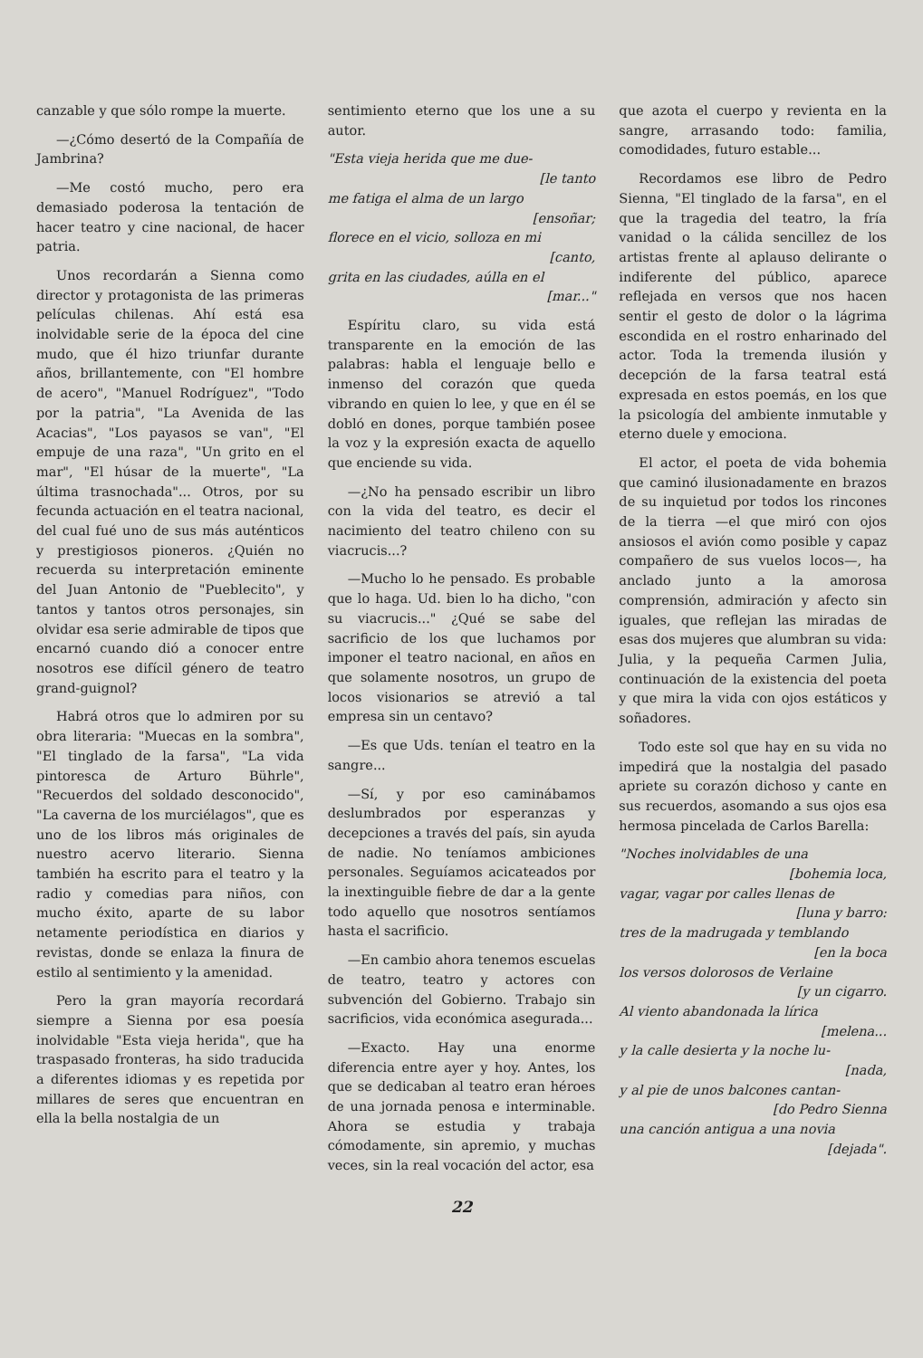canzable y que sólo rompe la muerte.
—¿Cómo desertó de la Compañía de Jambrina?
—Me costó mucho, pero era demasiado poderosa la tentación de hacer teatro y cine nacional, de hacer patria.
Unos recordarán a Sienna como director y protagonista de las primeras películas chilenas. Ahí está esa inolvidable serie de la época del cine mudo, que él hizo triunfar durante años, brillantemente, con "El hombre de acero", "Manuel Rodríguez", "Todo por la patria", "La Avenida de las Acacias", "Los payasos se van", "El empuje de una raza", "Un grito en el mar", "El húsar de la muerte", "La última trasnochada"... Otros, por su fecunda actuación en el teatra nacional, del cual fué uno de sus más auténticos y prestigiosos pioneros. ¿Quién no recuerda su interpretación eminente del Juan Antonio de "Pueblecito", y tantos y tantos otros personajes, sin olvidar esa serie admirable de tipos que encarnó cuando dió a conocer entre nosotros ese difícil género de teatro grand-guignol?
Habrá otros que lo admiren por su obra literaria: "Muecas en la sombra", "El tinglado de la farsa", "La vida pintoresca de Arturo Bührle", "Recuerdos del soldado desconocido", "La caverna de los murciélagos", que es uno de los libros más originales de nuestro acervo literario. Sienna también ha escrito para el teatro y la radio y comedias para niños, con mucho éxito, aparte de su labor netamente periodística en diarios y revistas, donde se enlaza la finura de estilo al sentimiento y la amenidad.
Pero la gran mayoría recordará siempre a Sienna por esa poesía inolvidable "Esta vieja herida", que ha traspasado fronteras, ha sido traducida a diferentes idiomas y es repetida por millares de seres que encuentran en ella la bella nostalgia de un
sentimiento eterno que los une a su autor.
"Esta vieja herida que me due-
[le tanto
me fatiga el alma de un largo
[ensoñar;
florece en el vicio, solloza en mi
[canto,
grita en las ciudades, aúlla en el
[mar..."
Espíritu claro, su vida está transparente en la emoción de las palabras: habla el lenguaje bello e inmenso del corazón que queda vibrando en quien lo lee, y que en él se dobló en dones, porque también posee la voz y la expresión exacta de aquello que enciende su vida.
—¿No ha pensado escribir un libro con la vida del teatro, es decir el nacimiento del teatro chileno con su viacrucis...?
—Mucho lo he pensado. Es probable que lo haga. Ud. bien lo ha dicho, "con su viacrucis..." ¿Qué se sabe del sacrificio de los que luchamos por imponer el teatro nacional, en años en que solamente nosotros, un grupo de locos visionarios se atrevió a tal empresa sin un centavo?
—Es que Uds. tenían el teatro en la sangre...
—Sí, y por eso caminábamos deslumbrados por esperanzas y decepciones a través del país, sin ayuda de nadie. No teníamos ambiciones personales. Seguíamos acicateados por la inextinguible fiebre de dar a la gente todo aquello que nosotros sentíamos hasta el sacrificio.
—En cambio ahora tenemos escuelas de teatro, teatro y actores con subvención del Gobierno. Trabajo sin sacrificios, vida económica asegurada...
—Exacto. Hay una enorme diferencia entre ayer y hoy. Antes, los que se dedicaban al teatro eran héroes de una jornada penosa e interminable. Ahora se estudia y trabaja cómodamente, sin apremio, y muchas veces, sin la real vocación del actor, esa
que azota el cuerpo y revienta en la sangre, arrasando todo: familia, comodidades, futuro estable...
Recordamos ese libro de Pedro Sienna, "El tinglado de la farsa", en el que la tragedia del teatro, la fría vanidad o la cálida sencillez de los artistas frente al aplauso delirante o indiferente del público, aparece reflejada en versos que nos hacen sentir el gesto de dolor o la lágrima escondida en el rostro enharinado del actor. Toda la tremenda ilusión y decepción de la farsa teatral está expresada en estos poemás, en los que la psicología del ambiente inmutable y eterno duele y emociona.
El actor, el poeta de vida bohemia que caminó ilusionadamente en brazos de su inquietud por todos los rincones de la tierra —el que miró con ojos ansiosos el avión como posible y capaz compañero de sus vuelos locos—, ha anclado junto a la amorosa comprensión, admiración y afecto sin iguales, que reflejan las miradas de esas dos mujeres que alumbran su vida: Julia, y la pequeña Carmen Julia, continuación de la existencia del poeta y que mira la vida con ojos estáticos y soñadores.
Todo este sol que hay en su vida no impedirá que la nostalgia del pasado apriete su corazón dichoso y cante en sus recuerdos, asomando a sus ojos esa hermosa pincelada de Carlos Barella:
"Noches inolvidables de una
[bohemia loca,
vagar, vagar por calles llenas de
[luna y barro:
tres de la madrugada y temblando
[en la boca
los versos dolorosos de Verlaine
[y un cigarro.
Al viento abandonada la lírica
[melena...
y la calle desierta y la noche lu-
[nada,
y al pie de unos balcones cantan-
[do Pedro Sienna
una canción antigua a una novia
[dejada".
22